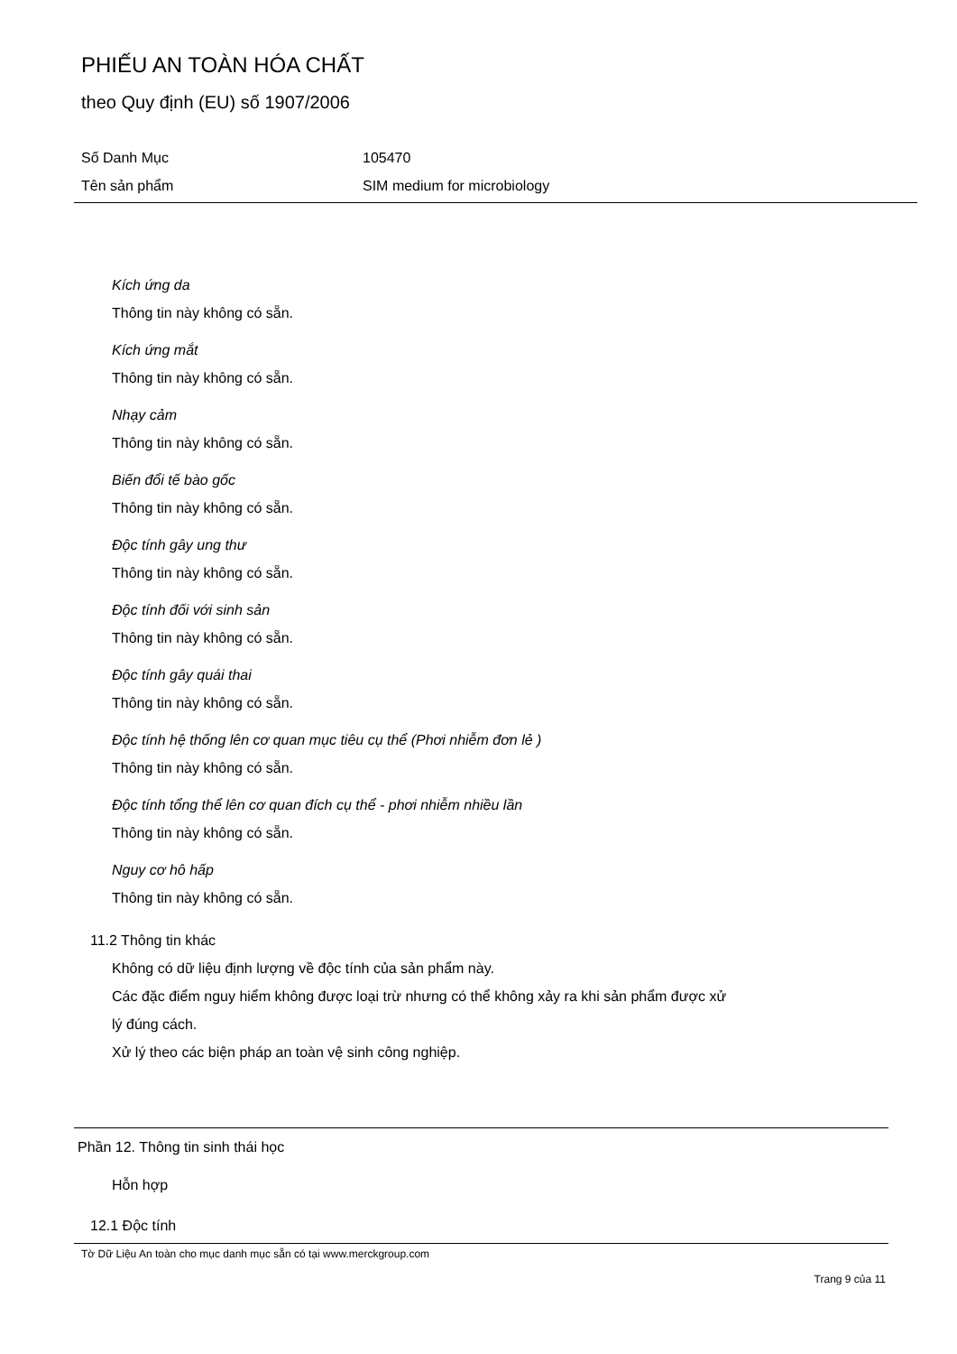PHIẾU AN TOÀN HÓA CHẤT
theo Quy định (EU) số 1907/2006
Số Danh Mục 105470
Tên sản phẩm SIM medium for microbiology
Kích ứng da
Thông tin này không có sẵn.
Kích ứng mắt
Thông tin này không có sẵn.
Nhạy cảm
Thông tin này không có sẵn.
Biến đổi tế bào gốc
Thông tin này không có sẵn.
Độc tính gây ung thư
Thông tin này không có sẵn.
Độc tính đối với sinh sản
Thông tin này không có sẵn.
Độc tính gây quái thai
Thông tin này không có sẵn.
Độc tính hệ thống lên cơ quan mục tiêu cụ thể (Phơi nhiễm đơn lẻ )
Thông tin này không có sẵn.
Độc tính tổng thể lên cơ quan đích cụ thể - phơi nhiễm nhiều lần
Thông tin này không có sẵn.
Nguy cơ hô hấp
Thông tin này không có sẵn.
11.2 Thông tin khác
Không có dữ liệu định lượng về độc tính của sản phẩm này.
Các đặc điểm nguy hiểm không được loại trừ nhưng có thể không xảy ra khi sản phẩm được xử
lý đúng cách.
Xử lý theo các biện pháp an toàn vệ sinh công nghiệp.
Phần 12. Thông tin sinh thái học
Hỗn hợp
12.1 Độc tính
Tờ Dữ Liệu An toàn cho mục danh mục sẵn có tại www.merckgroup.com
Trang 9 của 11